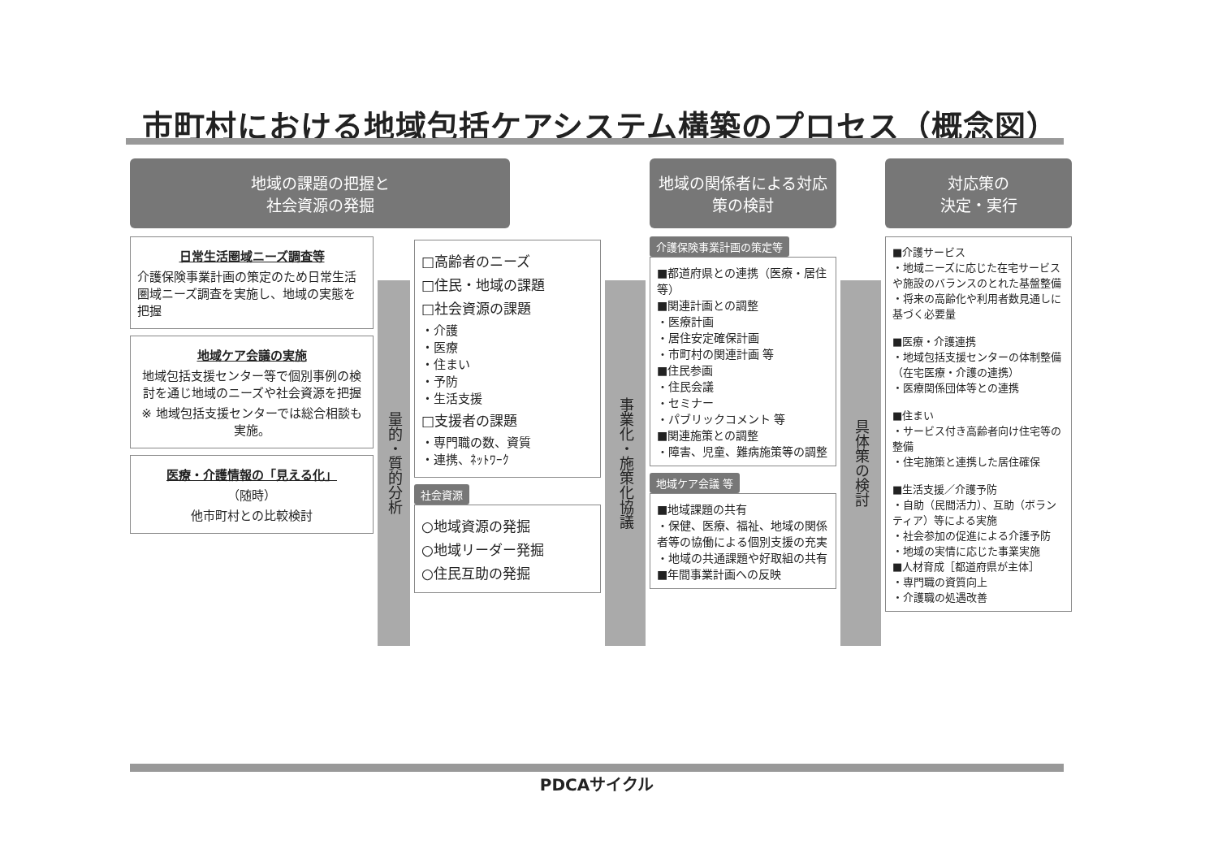市町村における地域包括ケアシステム構築のプロセス（概念図）
地域の課題の把握と
社会資源の発掘
日常生活圏域ニーズ調査等
介護保険事業計画の策定のため日常生活圏域ニーズ調査を実施し、地域の実態を把握
地域ケア会議の実施
地域包括支援センター等で個別事例の検討を通じ地域のニーズや社会資源を把握
※ 地域包括支援センターでは総合相談も実施。
医療・介護情報の「見える化」
（随時）
他市町村との比較検討
量的・質的分析
□高齢者のニーズ
□住民・地域の課題
□社会資源の課題
・介護
・医療
・住まい
・予防
・生活支援
□支援者の課題
・専門職の数、資質
・連携、ﾈｯﾄﾜｰｸ
社会資源
○地域資源の発掘
○地域リーダー発掘
○住民互助の発掘
事業化・施策化協議
地域の関係者による対応策の検討
介護保険事業計画の策定等
■都道府県との連携（医療・居住等）
■関連計画との調整
・医療計画
・居住安定確保計画
・市町村の関連計画 等
■住民参画
・住民会議
・セミナー
・パブリックコメント 等
■関連施策との調整
・障害、児童、難病施策等の調整
地域ケア会議 等
■地域課題の共有
・保健、医療、福祉、地域の関係者等の協働による個別支援の充実
・地域の共通課題や好取組の共有
■年間事業計画への反映
具体策の検討
対応策の
決定・実行
■介護サービス
・地域ニーズに応じた在宅サービスや施設のバランスのとれた基盤整備
・将来の高齢化や利用者数見通しに基づく必要量
■医療・介護連携
・地域包括支援センターの体制整備（在宅医療・介護の連携）
・医療関係団体等との連携
■住まい
・サービス付き高齢者向け住宅等の整備
・住宅施策と連携した居住確保
■生活支援／介護予防
・自助（民間活力）、互助（ボランティア）等による実施
・社会参加の促進による介護予防
・地域の実情に応じた事業実施
■人材育成［都道府県が主体］
・専門職の資質向上
・介護職の処遇改善
PDCAサイクル